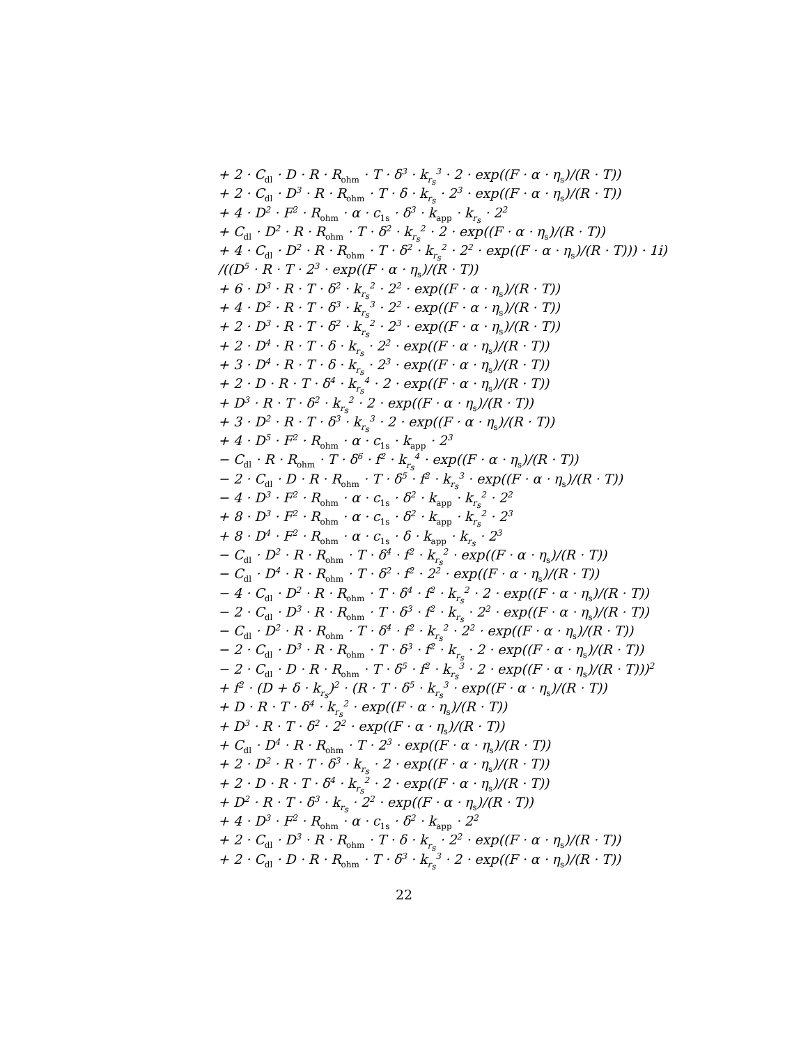+ 2 · C<sub>dl</sub> · D · R · R<sub>ohm</sub> · T · δ<sup>3</sup> · k<sub>r<sub>s</sub></sub><sup>3</sup> · 2 · exp((F · α · η<sub>s</sub>)/(R · T))
+ 2 · C<sub>dl</sub> · D<sup>3</sup> · R · R<sub>ohm</sub> · T · δ · k<sub>r<sub>s</sub></sub> · 2<sup>3</sup> · exp((F · α · η<sub>s</sub>)/(R · T))
+ 4 · D<sup>2</sup> · F<sup>2</sup> · R<sub>ohm</sub> · α · c<sub>1s</sub> · δ<sup>3</sup> · k<sub>app</sub> · k<sub>r<sub>s</sub></sub> · 2<sup>2</sup>
+ C<sub>dl</sub> · D<sup>2</sup> · R · R<sub>ohm</sub> · T · δ<sup>2</sup> · k<sub>r<sub>s</sub></sub><sup>2</sup> · 2 · exp((F · α · η<sub>s</sub>)/(R · T))
+ 4 · C<sub>dl</sub> · D<sup>2</sup> · R · R<sub>ohm</sub> · T · δ<sup>2</sup> · k<sub>r<sub>s</sub></sub><sup>2</sup> · 2<sup>2</sup> · exp((F · α · η<sub>s</sub>)/(R · T))) · 1i)
/((D<sup>5</sup> · R · T · 2<sup>3</sup> · exp((F · α · η<sub>s</sub>)/(R · T))
+ 6 · D<sup>3</sup> · R · T · δ<sup>2</sup> · k<sub>r<sub>s</sub></sub><sup>2</sup> · 2<sup>2</sup> · exp((F · α · η<sub>s</sub>)/(R · T))
+ 4 · D<sup>2</sup> · R · T · δ<sup>3</sup> · k<sub>r<sub>s</sub></sub><sup>3</sup> · 2<sup>2</sup> · exp((F · α · η<sub>s</sub>)/(R · T))
+ 2 · D<sup>3</sup> · R · T · δ<sup>2</sup> · k<sub>r<sub>s</sub></sub><sup>2</sup> · 2<sup>3</sup> · exp((F · α · η<sub>s</sub>)/(R · T))
+ 2 · D<sup>4</sup> · R · T · δ · k<sub>r<sub>s</sub></sub> · 2<sup>2</sup> · exp((F · α · η<sub>s</sub>)/(R · T))
+ 3 · D<sup>4</sup> · R · T · δ · k<sub>r<sub>s</sub></sub> · 2<sup>3</sup> · exp((F · α · η<sub>s</sub>)/(R · T))
+ 2 · D · R · T · δ<sup>4</sup> · k<sub>r<sub>s</sub></sub><sup>4</sup> · 2 · exp((F · α · η<sub>s</sub>)/(R · T))
+ D<sup>3</sup> · R · T · δ<sup>2</sup> · k<sub>r<sub>s</sub></sub><sup>2</sup> · 2 · exp((F · α · η<sub>s</sub>)/(R · T))
+ 3 · D<sup>2</sup> · R · T · δ<sup>3</sup> · k<sub>r<sub>s</sub></sub><sup>3</sup> · 2 · exp((F · α · η<sub>s</sub>)/(R · T))
+ 4 · D<sup>5</sup> · F<sup>2</sup> · R<sub>ohm</sub> · α · c<sub>1s</sub> · k<sub>app</sub> · 2<sup>3</sup>
− C<sub>dl</sub> · R · R<sub>ohm</sub> · T · δ<sup>6</sup> · f<sup>2</sup> · k<sub>r<sub>s</sub></sub><sup>4</sup> · exp((F · α · η<sub>s</sub>)/(R · T))
− 2 · C<sub>dl</sub> · D · R · R<sub>ohm</sub> · T · δ<sup>5</sup> · f<sup>2</sup> · k<sub>r<sub>s</sub></sub><sup>3</sup> · exp((F · α · η<sub>s</sub>)/(R · T))
− 4 · D<sup>3</sup> · F<sup>2</sup> · R<sub>ohm</sub> · α · c<sub>1s</sub> · δ<sup>2</sup> · k<sub>app</sub> · k<sub>r<sub>s</sub></sub><sup>2</sup> · 2<sup>2</sup>
+ 8 · D<sup>3</sup> · F<sup>2</sup> · R<sub>ohm</sub> · α · c<sub>1s</sub> · δ<sup>2</sup> · k<sub>app</sub> · k<sub>r<sub>s</sub></sub><sup>2</sup> · 2<sup>3</sup>
+ 8 · D<sup>4</sup> · F<sup>2</sup> · R<sub>ohm</sub> · α · c<sub>1s</sub> · δ · k<sub>app</sub> · k<sub>r<sub>s</sub></sub> · 2<sup>3</sup>
− C<sub>dl</sub> · D<sup>2</sup> · R · R<sub>ohm</sub> · T · δ<sup>4</sup> · f<sup>2</sup> · k<sub>r<sub>s</sub></sub><sup>2</sup> · exp((F · α · η<sub>s</sub>)/(R · T))
− C<sub>dl</sub> · D<sup>4</sup> · R · R<sub>ohm</sub> · T · δ<sup>2</sup> · f<sup>2</sup> · 2<sup>2</sup> · exp((F · α · η<sub>s</sub>)/(R · T))
− 4 · C<sub>dl</sub> · D<sup>2</sup> · R · R<sub>ohm</sub> · T · δ<sup>4</sup> · f<sup>2</sup> · k<sub>r<sub>s</sub></sub><sup>2</sup> · 2 · exp((F · α · η<sub>s</sub>)/(R · T))
− 2 · C<sub>dl</sub> · D<sup>3</sup> · R · R<sub>ohm</sub> · T · δ<sup>3</sup> · f<sup>2</sup> · k<sub>r<sub>s</sub></sub> · 2<sup>2</sup> · exp((F · α · η<sub>s</sub>)/(R · T))
− C<sub>dl</sub> · D<sup>2</sup> · R · R<sub>ohm</sub> · T · δ<sup>4</sup> · f<sup>2</sup> · k<sub>r<sub>s</sub></sub><sup>2</sup> · 2<sup>2</sup> · exp((F · α · η<sub>s</sub>)/(R · T))
− 2 · C<sub>dl</sub> · D<sup>3</sup> · R · R<sub>ohm</sub> · T · δ<sup>3</sup> · f<sup>2</sup> · k<sub>r<sub>s</sub></sub> · 2 · exp((F · α · η<sub>s</sub>)/(R · T))
− 2 · C<sub>dl</sub> · D · R · R<sub>ohm</sub> · T · δ<sup>5</sup> · f<sup>2</sup> · k<sub>r<sub>s</sub></sub><sup>3</sup> · 2 · exp((F · α · η<sub>s</sub>)/(R · T)))<sup>2</sup>
+ f<sup>2</sup> · (D + δ · k<sub>r<sub>s</sub></sub>)<sup>2</sup> · (R · T · δ<sup>5</sup> · k<sub>r<sub>s</sub></sub><sup>3</sup> · exp((F · α · η<sub>s</sub>)/(R · T))
+ D · R · T · δ<sup>4</sup> · k<sub>r<sub>s</sub></sub><sup>2</sup> · exp((F · α · η<sub>s</sub>)/(R · T))
+ D<sup>3</sup> · R · T · δ<sup>2</sup> · 2<sup>2</sup> · exp((F · α · η<sub>s</sub>)/(R · T))
+ C<sub>dl</sub> · D<sup>4</sup> · R · R<sub>ohm</sub> · T · 2<sup>3</sup> · exp((F · α · η<sub>s</sub>)/(R · T))
+ 2 · D<sup>2</sup> · R · T · δ<sup>3</sup> · k<sub>r<sub>s</sub></sub> · 2 · exp((F · α · η<sub>s</sub>)/(R · T))
+ 2 · D · R · T · δ<sup>4</sup> · k<sub>r<sub>s</sub></sub><sup>2</sup> · 2 · exp((F · α · η<sub>s</sub>)/(R · T))
+ D<sup>2</sup> · R · T · δ<sup>3</sup> · k<sub>r<sub>s</sub></sub> · 2<sup>2</sup> · exp((F · α · η<sub>s</sub>)/(R · T))
+ 4 · D<sup>3</sup> · F<sup>2</sup> · R<sub>ohm</sub> · α · c<sub>1s</sub> · δ<sup>2</sup> · k<sub>app</sub> · 2<sup>2</sup>
+ 2 · C<sub>dl</sub> · D<sup>3</sup> · R · R<sub>ohm</sub> · T · δ · k<sub>r<sub>s</sub></sub> · 2<sup>2</sup> · exp((F · α · η<sub>s</sub>)/(R · T))
+ 2 · C<sub>dl</sub> · D · R · R<sub>ohm</sub> · T · δ<sup>3</sup> · k<sub>r<sub>s</sub></sub><sup>3</sup> · 2 · exp((F · α · η<sub>s</sub>)/(R · T))
22